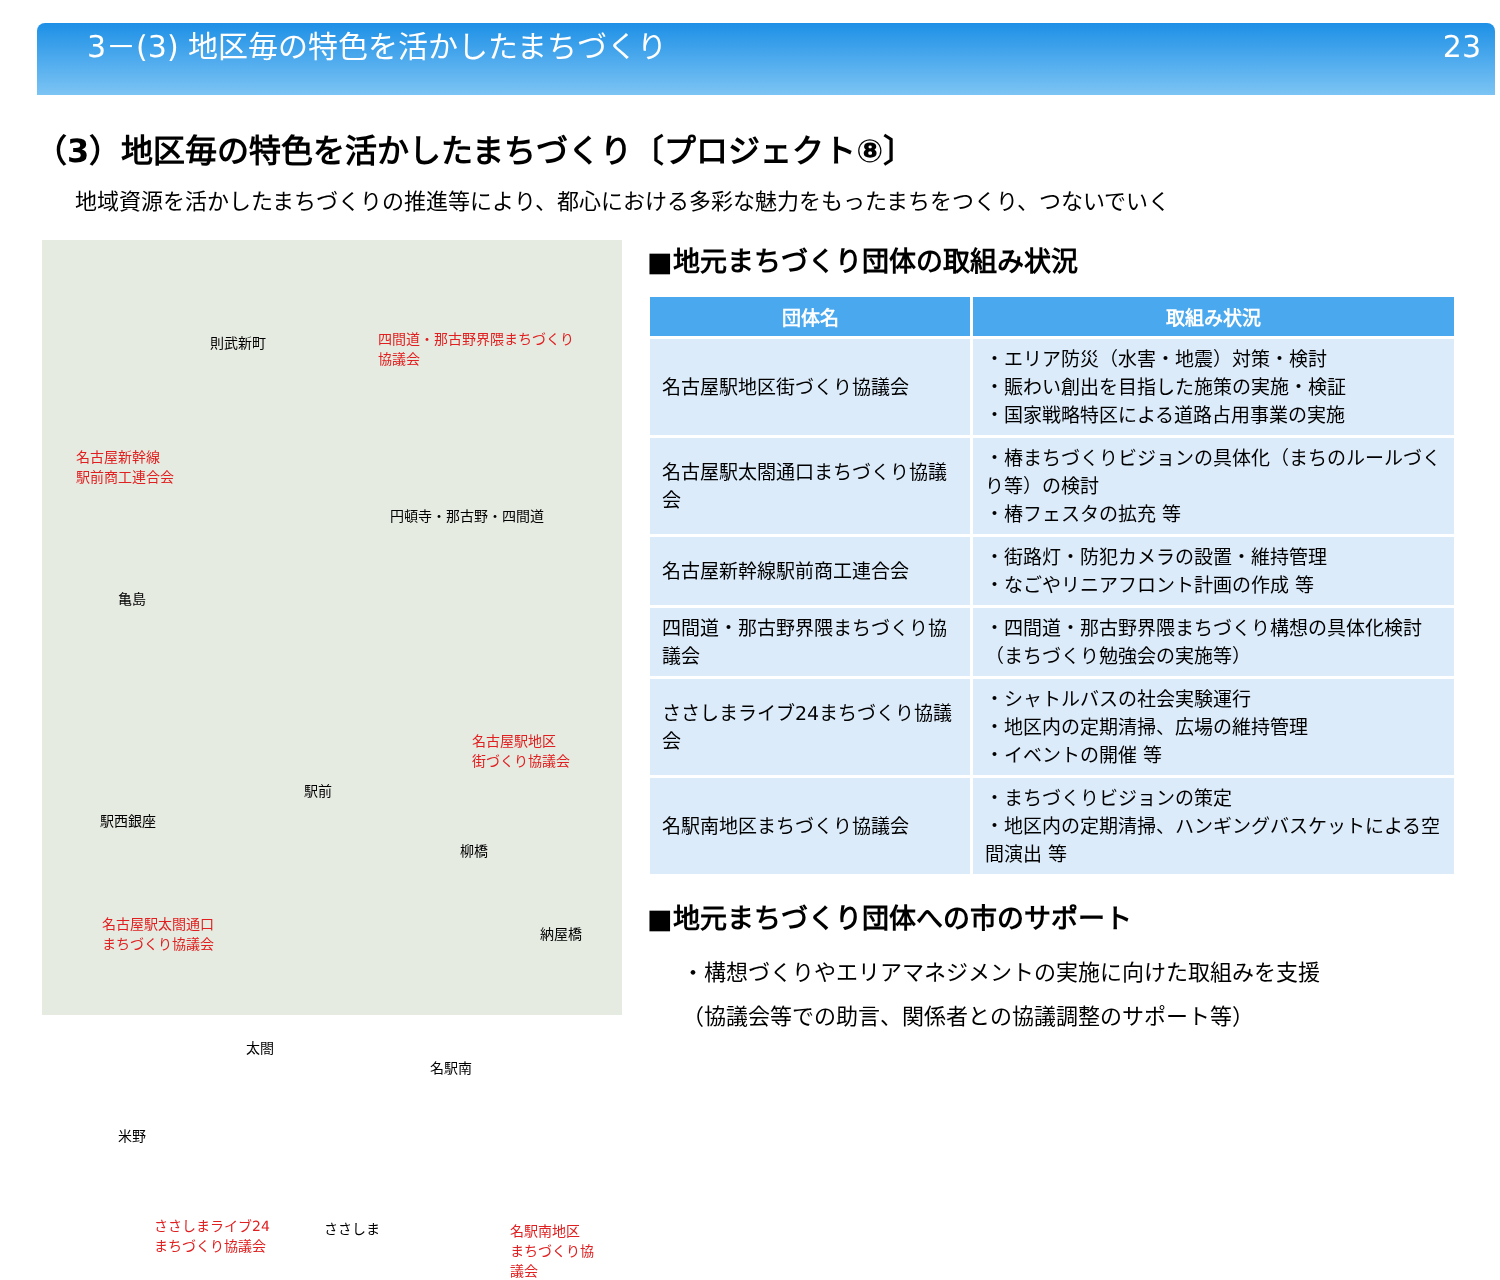3－(3) 地区毎の特色を活かしたまちづくり 23
（3）地区毎の特色を活かしたまちづくり〔プロジェクト⑧〕
地域資源を活かしたまちづくりの推進等により、都心における多彩な魅力をもったまちをつくり、つないでいく
則武新町 四間道・那古野界隈まちづくり
協議会
名古屋新幹線
駅前商工連合会
円頓寺・那古野・四間道
亀島
名古屋駅地区
街づくり協議会
駅前
駅西銀座
柳橋
名古屋駅太閤通口
まちづくり協議会 納屋橋
太閤
名駅南
米野
ささしまライブ24
まちづくり協議会
ささしま 名駅南地区
まちづくり協
議会
■地元まちづくり団体の取組み状況
| 団体名 | 取組み状況 |
| --- | --- |
| 名古屋駅地区街づくり協議会 | ・エリア防災（水害・地震）対策・検討 ・賑わい創出を目指した施策の実施・検証 ・国家戦略特区による道路占用事業の実施 |
| 名古屋駅太閤通口まちづくり協議会 | ・椿まちづくりビジョンの具体化（まちのルールづくり等）の検討 ・椿フェスタの拡充 等 |
| 名古屋新幹線駅前商工連合会 | ・街路灯・防犯カメラの設置・維持管理 ・なごやリニアフロント計画の作成 等 |
| 四間道・那古野界隈まちづくり協議会 | ・四間道・那古野界隈まちづくり構想の具体化検討（まちづくり勉強会の実施等） |
| ささしまライブ24まちづくり協議会 | ・シャトルバスの社会実験運行 ・地区内の定期清掃、広場の維持管理 ・イベントの開催 等 |
| 名駅南地区まちづくり協議会 | ・まちづくりビジョンの策定 ・地区内の定期清掃、ハンギングバスケットによる空間演出 等 |
■地元まちづくり団体への市のサポート
・構想づくりやエリアマネジメントの実施に向けた取組みを支援
（協議会等での助言、関係者との協議調整のサポート等）